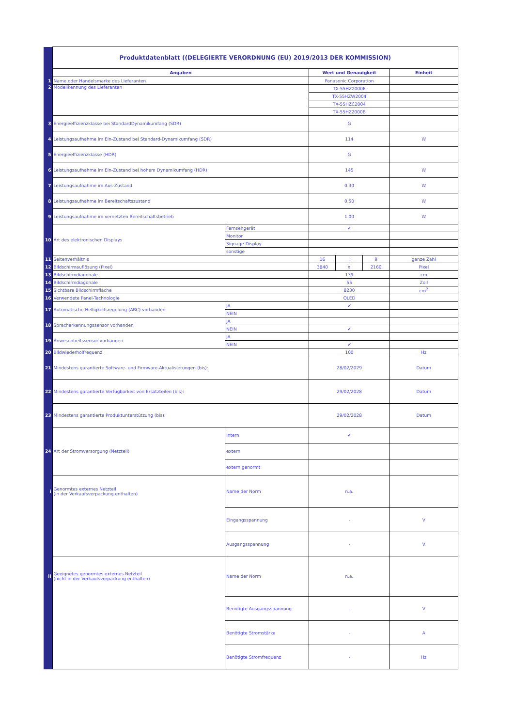| | Produktdatenblatt ((DELEGIERTE VERORDNUNG (EU) 2019/2013 DER KOMMISSION) | | | | | |
| | Angaben | | Wert und Genauigkeit | | | Einheit |
| 1 | Name oder Handelsmarke des Lieferanten | | Panasonic Corporation | | | |
| 2 | Modellkennung des Lieferanten | | TX-55HZ2000E | | | |
| | | | TX-55HZW2004 | | | |
| | | | TX-55HZC2004 | | | |
| | | | TX-55HZ2000B | | | |
| 3 | Energieeffizienzklasse bei StandardDynamikumfang (SDR) | | G | | | |
| 4 | Leistungsaufnahme im Ein-Zustand bei Standard-Dynamikumfang (SDR) | | 114 | | | W |
| 5 | Energieeffizienzklasse (HDR) | | G | | | |
| 6 | Leistungsaufnahme im Ein-Zustand bei hohem Dynamikumfang (HDR) | | 145 | | | W |
| 7 | Leistungsaufnahme im Aus-Zustand | | 0.30 | | | W |
| 8 | Leistungsaufnahme im Bereitschaftszustand | | 0.50 | | | W |
| 9 | Leistungsaufnahme im vernetzten Bereitschaftsbetrieb | | 1.00 | | | W |
| 10 | Art des elektronischen Displays | Fernsehgerät | ✔ | | | |
| | | Monitor | | | | |
| | | Signage-Display | | | | |
| | | sonstige | | | | |
| 11 | Seitenverhältnis | | 16 | : | 9 | ganze Zahl |
| 12 | Bildschirmauflösung (Pixel) | | 3840 | x | 2160 | Pixel |
| 13 | Bildschirmdiagonale | | 139 | | | cm |
| 14 | Bildschirmdiagonale | | 55 | | | Zoll |
| 15 | Sichtbare Bildschirmfläche | | 8230 | | | cm<sup>2</sup> |
| 16 | Verwendete Panel-Technologie | | OLED | | | |
| 17 | Automatische Helligkeitsregelung (ABC) vorhanden | JA | ✔ | | | |
| | | NEIN | | | | |
| 18 | Spracherkennungssensor vorhanden | JA | | | | |
| | | NEIN | ✔ | | | |
| 19 | Anwesenheitssensor vorhanden | JA | | | | |
| | | NEIN | ✔ | | | |
| 20 | Bildwiederholfrequenz | | 100 | | | Hz |
| 21 | Mindestens garantierte Software- und Firmware-Aktualisierungen (bis): | | 28/02/2029 | | | Datum |
| 22 | Mindestens garantierte Verfügbarkeit von Ersatzteilen (bis): | | 29/02/2028 | | | Datum |
| 23 | Mindestens garantierte Produktunterstützung (bis): | | 29/02/2028 | | | Datum |
| 24 | Art der Stromversorgung (Netzteil) | Intern | ✔ | | | |
| | | extern | | | | |
| | | extern genormt | | | | |
| i | Genormtes externes Netzteil (in der Verkaufsverpackung enthalten) | Name der Norm | n.a. | | | |
| | | Eingangsspannung | - | | | V |
| | | Ausgangsspannung | - | | | V |
| ii | Geeignetes genormtes externes Netzteil (nicht in der Verkaufsverpackung enthalten) | Name der Norm | n.a. | | | |
| | | Benötigte Ausgangsspannung | - | | | V |
| | | Benötigte Stromstärke | - | | | A |
| | | Benötigte Stromfrequenz | - | | | Hz |